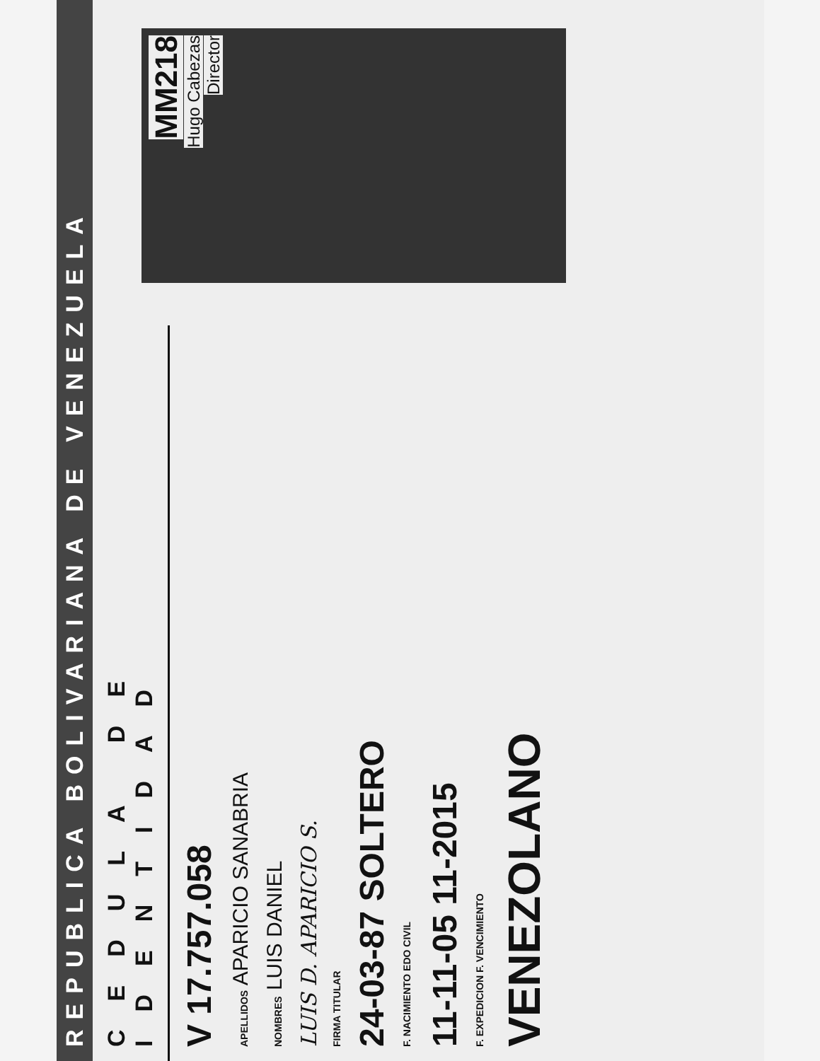REPUBLICA BOLIVARIANA DE VENEZUELA
CEDULA DE IDENTIDAD
V 17.757.058
APELLIDOS APARICIO SANABRIA
NOMBRES LUIS DANIEL
LUIS D. APARICIO S.
FIRMA TITULAR
24-03-87 SOLTERO
F. NACIMIENTO EDO CIVIL
11-11-05 11-2015
F. EXPEDICION F. VENCIMIENTO
VENEZOLANO
MM218
Hugo Cabezas
Director